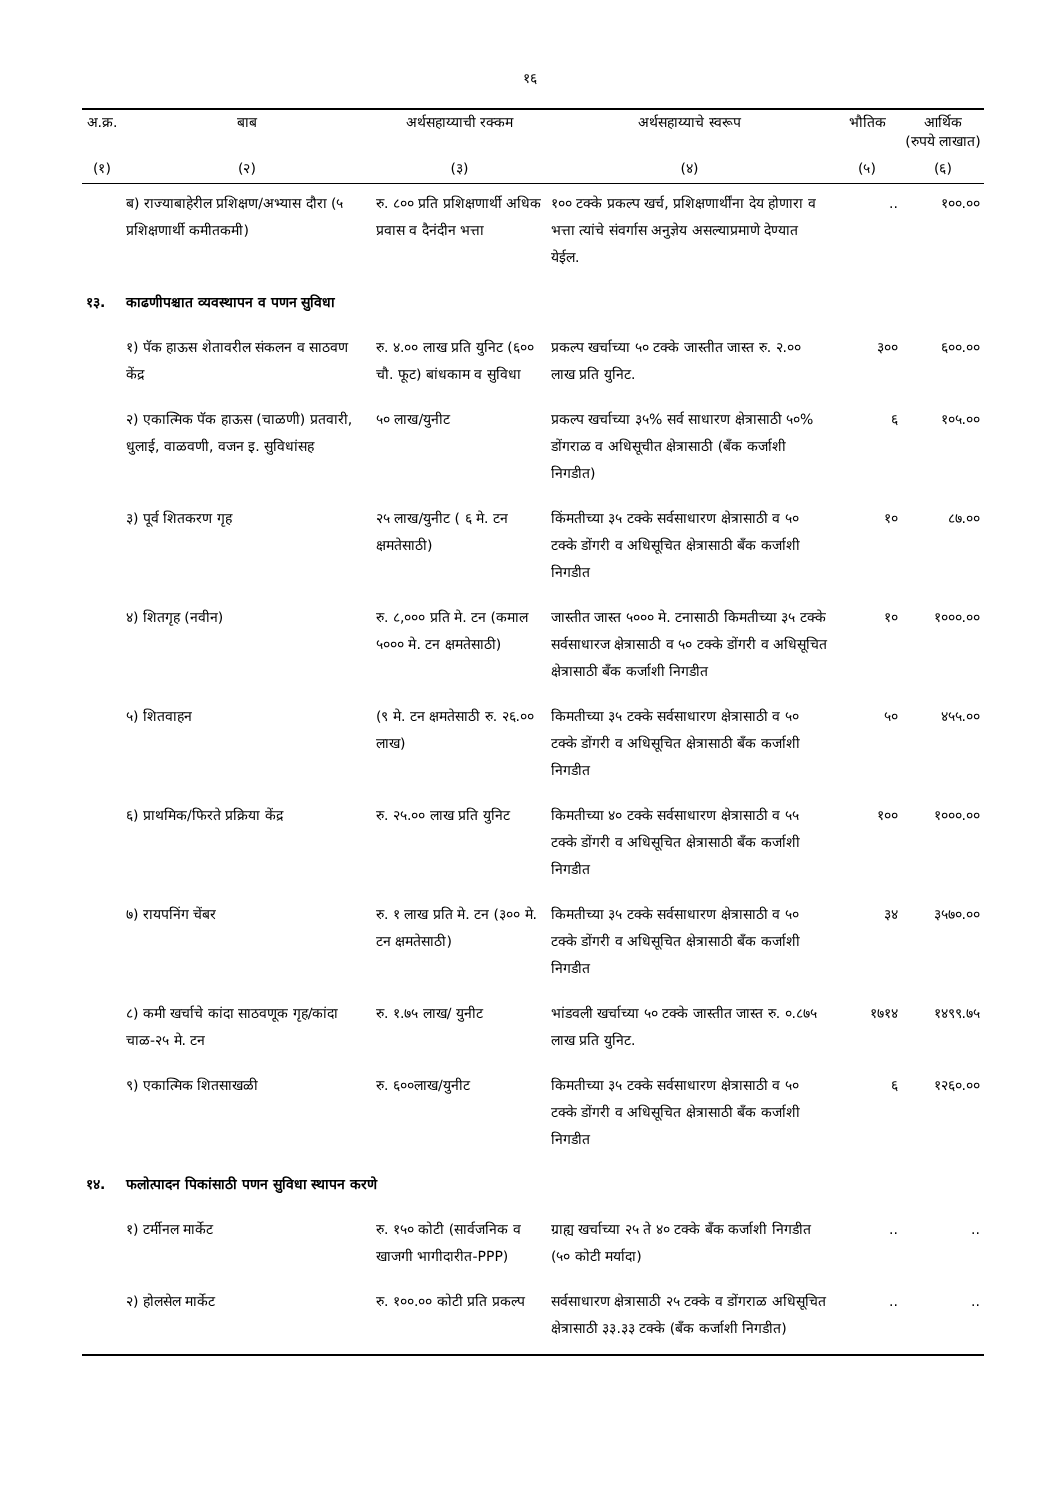१६
| अ.क्र. | बाब | अर्थसहाय्याची रक्कम | अर्थसहाय्याचे स्वरूप | भौतिक | आर्थिक (रुपये लाखात) |
| --- | --- | --- | --- | --- | --- |
| (१) | (२) | (३) | (४) | (५) | (६) |
| | ब) राज्याबाहेरील प्रशिक्षण/अभ्यास दौरा (५ प्रशिक्षणार्थी कमीतकमी) | रु. ८०० प्रति प्रशिक्षणार्थी अधिक प्रवास व दैनंदीन भत्ता | १०० टक्के प्रकल्प खर्च, प्रशिक्षणार्थींना देय होणारा व भत्ता त्यांचे संवर्गास अनुज्ञेय असल्याप्रमाणे देण्यात येईल. | .. | १००.०० |
| १३. | काढणीपश्चात व्यवस्थापन व पणन सुविधा | | | | |
| | १) पॅक हाऊस शेतावरील संकलन व साठवण केंद्र | रु. ४.०० लाख प्रति युनिट (६०० चौ. फूट) बांधकाम व सुविधा | प्रकल्प खर्चाच्या ५० टक्के जास्तीत जास्त रु. २.०० लाख प्रति युनिट. | ३०० | ६००.०० |
| | २) एकात्मिक पॅक हाऊस (चाळणी) प्रतवारी, धुलाई, वाळवणी, वजन इ. सुविधांसह | ५० लाख/युनीट | प्रकल्प खर्चाच्या ३५% सर्व साधारण क्षेत्रासाठी ५०% डोंगराळ व अधिसूचीत क्षेत्रासाठी (बँक कर्जाशी निगडीत) | ६ | १०५.०० |
| | ३) पूर्व शितकरण गृह | २५ लाख/युनीट ( ६ मे. टन क्षमतेसाठी) | किंमतीच्या ३५ टक्के सर्वसाधारण क्षेत्रासाठी व ५० टक्के डोंगरी व अधिसूचित क्षेत्रासाठी बँक कर्जाशी निगडीत | १० | ८७.०० |
| | ४) शितगृह (नवीन) | रु. ८,००० प्रति मे. टन (कमाल ५००० मे. टन क्षमतेसाठी) | जास्तीत जास्त ५००० मे. टनासाठी किमतीच्या ३५ टक्के सर्वसाधारज क्षेत्रासाठी व ५० टक्के डोंगरी व अधिसूचित क्षेत्रासाठी बँक कर्जाशी निगडीत | १० | १०००.०० |
| | ५) शितवाहन | (९ मे. टन क्षमतेसाठी रु. २६.०० लाख) | किमतीच्या ३५ टक्के सर्वसाधारण क्षेत्रासाठी व ५० टक्के डोंगरी व अधिसूचित क्षेत्रासाठी बँक कर्जाशी निगडीत | ५० | ४५५.०० |
| | ६) प्राथमिक/फिरते प्रक्रिया केंद्र | रु. २५.०० लाख प्रति युनिट | किमतीच्या ४० टक्के सर्वसाधारण क्षेत्रासाठी व ५५ टक्के डोंगरी व अधिसूचित क्षेत्रासाठी बँक कर्जाशी निगडीत | १०० | १०००.०० |
| | ७) रायपनिंग चेंबर | रु. १ लाख प्रति मे. टन (३०० मे. टन क्षमतेसाठी) | किमतीच्या ३५ टक्के सर्वसाधारण क्षेत्रासाठी व ५० टक्के डोंगरी व अधिसूचित क्षेत्रासाठी बँक कर्जाशी निगडीत | ३४ | ३५७०.०० |
| | ८) कमी खर्चाचे कांदा साठवणूक गृह/कांदा चाळ-२५ मे. टन | रु. १.७५ लाख/ युनीट | भांडवली खर्चाच्या ५० टक्के जास्तीत जास्त रु. ०.८७५ लाख प्रति युनिट. | १७१४ | १४९९.७५ |
| | ९) एकात्मिक शितसाखळी | रु. ६००लाख/युनीट | किमतीच्या ३५ टक्के सर्वसाधारण क्षेत्रासाठी व ५० टक्के डोंगरी व अधिसूचित क्षेत्रासाठी बँक कर्जाशी निगडीत | ६ | १२६०.०० |
| १४. | फलोत्पादन पिकांसाठी पणन सुविधा स्थापन करणे | | | | |
| | १) टर्मीनल मार्केट | रु. १५० कोटी (सार्वजनिक व खाजगी भागीदारीत-PPP) | ग्राह्य खर्चाच्या २५ ते ४० टक्के बँक कर्जाशी निगडीत (५० कोटी मर्यादा) | .. | .. |
| | २) होलसेल मार्केट | रु. १००.०० कोटी प्रति प्रकल्प | सर्वसाधारण क्षेत्रासाठी २५ टक्के व डोंगराळ अधिसूचित क्षेत्रासाठी ३३.३३ टक्के (बँक कर्जाशी निगडीत) | .. | .. |